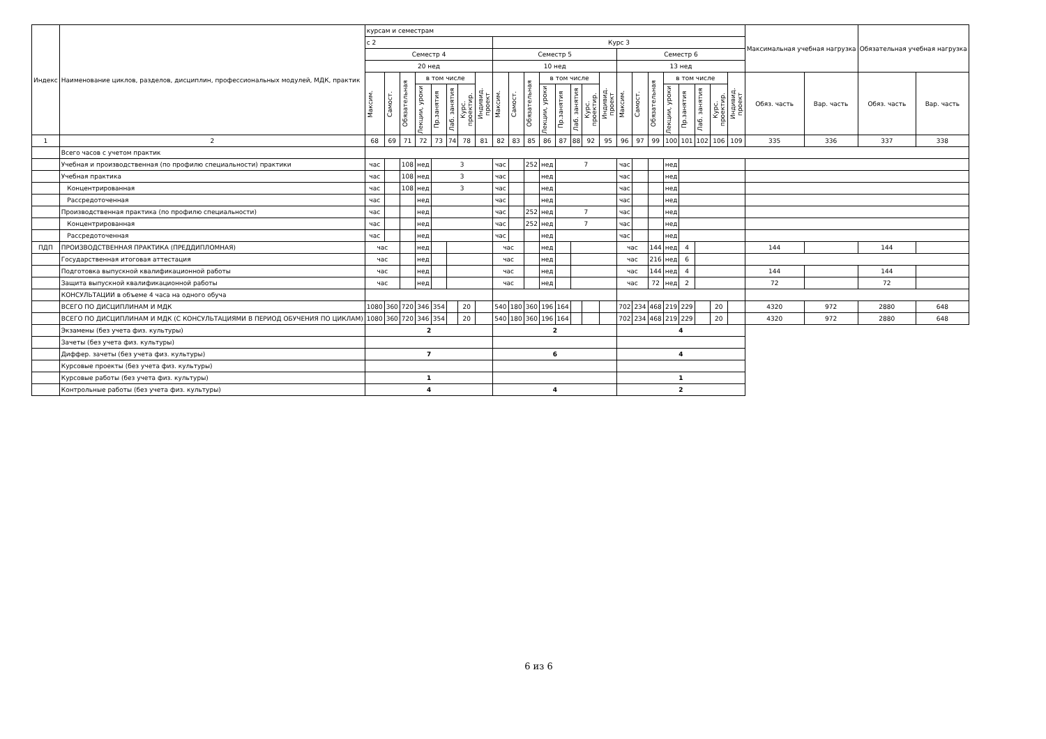| Индекс | Наименование циклов, разделов, дисциплин, профессиональных модулей, МДК, практик | курсам и семестрам | | | | | | | | | | | | | | | | | | | | | | | | Максимальная учебная нагрузка | | Обязательная учебная нагрузка | |
| --- | --- | --- | --- | --- | --- | --- | --- | --- | --- | --- | --- | --- | --- | --- | --- | --- | --- | --- | --- | --- | --- | --- | --- | --- | --- | --- | --- | --- | --- |
| | | с 2 | | | | | | | | Курс 3 | | | | | | | | | | | | | | | | | | | |
| | | Семестр 4 | | | | | | | | Семестр 5 | | | | | | | | Семестр 6 | | | | | | | | | | | |
| | | 20 нед | | | | | | | | 10 нед | | | | | | | | 13 нед | | | | | | | | | | | |
| | | Максим. | Самост. | Обязательная | в том числе | | | | Индивид. проект | Максим. | Самост. | Обязательная | в том числе | | | | Индивид. проект | Максим. | Самост. | Обязательная | в том числе | | | | Индивид. проект | Обяз. часть | Вар. часть | Обяз. часть | Вар. часть |
| | | | | | Лекции, уроки | Пр.занятия | Лаб. занятия | Курс. проектир. | | | | | Лекции, уроки | Пр.занятия | Лаб. занятия | Курс. проектир. | | | | | Лекции, уроки | Пр.занятия | Лаб. занятия | Курс. проектир. | | | | | |
| 1 | 2 | 68 | 69 | 71 | 72 | 73 | 74 | 78 | 81 | 82 | 83 | 85 | 86 | 87 | 88 | 92 | 95 | 96 | 97 | 99 | 100 | 101 | 102 | 106 | 109 | 335 | 336 | 337 | 338 |
| | Всего часов с учетом практик | | | | | | | | | | | | | | | | | | | | | | | | | | | | |
| | Учебная и производственная (по профилю специальности) практики | час | | 108 | нед | 3 | | | | час | | 252 | нед | 7 | | | | час | | | нед | | | | | | | | |
| | Учебная практика | час | | 108 | нед | 3 | | | | час | | | нед | | | | | час | | | нед | | | | | | | | |
| | Концентрированная | час | | 108 | нед | 3 | | | | час | | | нед | | | | | час | | | нед | | | | | | | | |
| | Рассредоточенная | час | | | нед | | | | | час | | | нед | | | | | час | | | нед | | | | | | | | |
| | Производственная практика (по профилю специальности) | час | | | нед | | | | | час | | 252 | нед | 7 | | | | час | | | нед | | | | | | | | |
| | Концентрированная | час | | | нед | | | | | час | | 252 | нед | 7 | | | | час | | | нед | | | | | | | | |
| | Рассредоточенная | час | | | нед | | | | | час | | | нед | | | | | час | | | нед | | | | | | | | |
| ПДП | ПРОИЗВОДСТВЕННАЯ ПРАКТИКА (ПРЕДДИПЛОМНАЯ) | час | | | нед | | | | | час | | | нед | | | | | час | | 144 | нед | 4 | | | | 144 | | 144 | |
| | Государственная итоговая аттестация | час | | | нед | | | | | час | | | нед | | | | | час | | 216 | нед | 6 | | | | | | | |
| | Подготовка выпускной квалификационной работы | час | | | нед | | | | | час | | | нед | | | | | час | | 144 | нед | 4 | | | | 144 | | 144 | |
| | Защита выпускной квалификационной работы | час | | | нед | | | | | час | | | нед | | | | | час | | 72 | нед | 2 | | | | 72 | | 72 | |
| | КОНСУЛЬТАЦИИ в объеме 4 часа на одного обуча | | | | | | | | | | | | | | | | | | | | | | | | | | | | |
| | ВСЕГО ПО ДИСЦИПЛИНАМ И МДК | 1080 | 360 | 720 | 346 | 354 | | 20 | | 540 | 180 | 360 | 196 | 164 | | | | 702 | 234 | 468 | 219 | 229 | | 20 | | 4320 | 972 | 2880 | 648 |
| | ВСЕГО ПО ДИСЦИПЛИНАМ И МДК (С КОНСУЛЬТАЦИЯМИ В ПЕРИОД ОБУЧЕНИЯ ПО ЦИКЛАМ) | 1080 | 360 | 720 | 346 | 354 | | 20 | | 540 | 180 | 360 | 196 | 164 | | | | 702 | 234 | 468 | 219 | 229 | | 20 | | 4320 | 972 | 2880 | 648 |
| | Экзамены (без учета физ. культуры) | 2 | | | | | | | | 2 | | | | | | | | 4 | | | | | | | | | | | |
| | Зачеты (без учета физ. культуры) | | | | | | | | | | | | | | | | | | | | | | | | | | | | |
| | Диффер. зачеты (без учета физ. культуры) | 7 | | | | | | | | 6 | | | | | | | | 4 | | | | | | | | | | | |
| | Курсовые проекты (без учета физ. культуры) | | | | | | | | | | | | | | | | | | | | | | | | | | | | |
| | Курсовые работы (без учета физ. культуры) | 1 | | | | | | | | | | | | | | | | 1 | | | | | | | | | | | |
| | Контрольные работы (без учета физ. культуры) | 4 | | | | | | | | 4 | | | | | | | | 2 | | | | | | | | | | | |
6 из 6